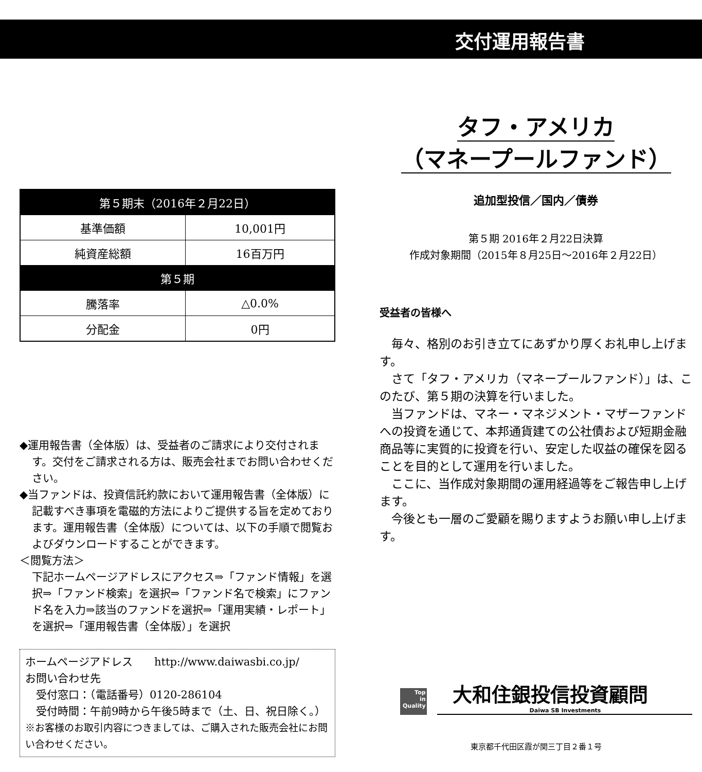交付運用報告書
| 第５期末（2016年２月22日） | |
| --- | --- |
| 基準価額 | 10,001円 |
| 純資産総額 | 16百万円 |
| 第５期 | |
| 騰落率 | △0.0% |
| 分配金 | 0円 |
◆運用報告書（全体版）は、受益者のご請求により交付されます。交付をご請求される方は、販売会社までお問い合わせください。
◆当ファンドは、投資信託約款において運用報告書（全体版）に記載すべき事項を電磁的方法によりご提供する旨を定めております。運用報告書（全体版）については、以下の手順で閲覧およびダウンロードすることができます。
＜閲覧方法＞
下記ホームページアドレスにアクセス⇒「ファンド情報」を選択⇒「ファンド検索」を選択⇒「ファンド名で検索」にファンド名を入力⇒該当のファンドを選択⇒「運用実績・レポート」を選択⇒「運用報告書（全体版）」を選択
ホームページアドレス　　http://www.daiwasbi.co.jp/
お問い合わせ先
　受付窓口：（電話番号）0120-286104
　受付時間：午前9時から午後5時まで（土、日、祝日除く。）
※お客様のお取引内容につきましては、ご購入された販売会社にお問い合わせください。
タフ・アメリカ
（マネープールファンド）
追加型投信／国内／債券
第５期 2016年２月22日決算
作成対象期間（2015年８月25日～2016年２月22日）
受益者の皆様へ
毎々、格別のお引き立てにあずかり厚くお礼申し上げます。
さて「タフ・アメリカ（マネープールファンド）」は、このたび、第５期の決算を行いました。
当ファンドは、マネー・マネジメント・マザーファンドへの投資を通じて、本邦通貨建ての公社債および短期金融商品等に実質的に投資を行い、安定した収益の確保を図ることを目的として運用を行いました。
ここに、当作成対象期間の運用経過等をご報告申し上げます。
今後とも一層のご愛顧を賜りますようお願い申し上げます。
Top
in
Quality
大和住銀投信投資顧問
Daiwa SB Investments
東京都千代田区霞が関三丁目２番１号